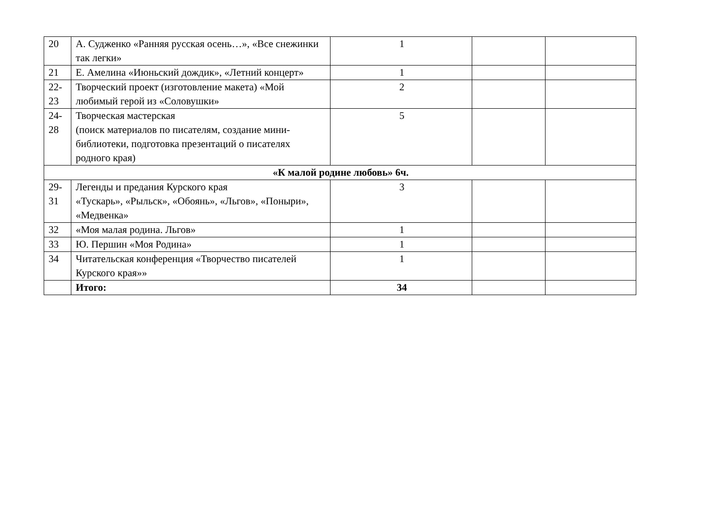| 20 | А. Судженко «Ранняя русская осень…», «Все снежинки так легки» | 1 | | |
| 21 | Е. Амелина «Июньский дождик», «Летний концерт» | 1 | | |
| 22- 23 | Творческий проект (изготовление макета) «Мой любимый герой из «Соловушки» | 2 | | |
| 24- 28 | Творческая мастерская (поиск материалов по писателям, создание мини-библиотеки, подготовка презентаций о писателях родного края) | 5 | | |
| «К малой родине любовь» 6ч. | | | | |
| 29- 31 | Легенды и предания Курского края «Тускарь», «Рыльск», «Обоянь», «Льгов», «Поныри», «Медвенка» | 3 | | |
| 32 | «Моя малая родина. Льгов» | 1 | | |
| 33 | Ю. Першин «Моя Родина» | 1 | | |
| 34 | Читательская конференция «Творчество писателей Курского края»» | 1 | | |
| | Итого: | 34 | | |